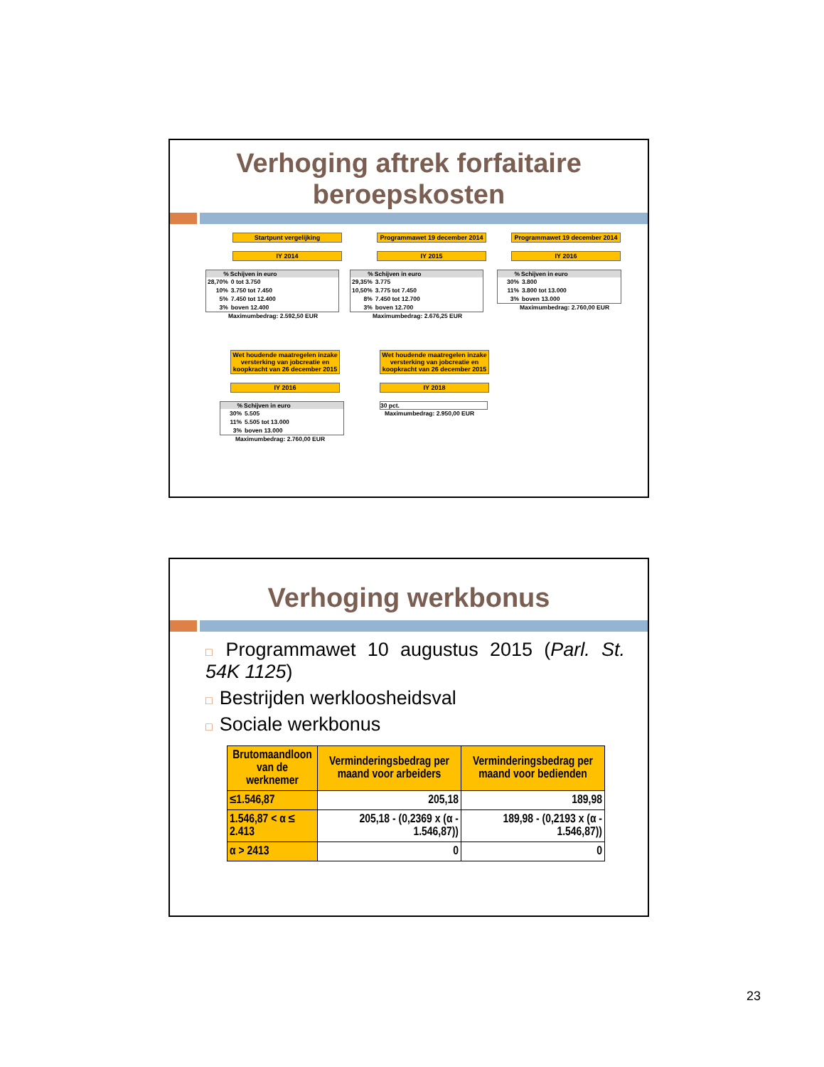Verhoging aftrek forfaitaire
beroepskosten
Startpunt vergelijking
IY 2014
| % | Schijven in euro |
| --- | --- |
| 28,70% | 0 tot 3.750 |
| 10% | 3.750 tot 7.450 |
| 5% | 7.450 tot 12.400 |
| 3% | boven 12.400 |
Maximumbedrag: 2.592,50 EUR
Programmawet 19 december 2014
IY 2015
| % | Schijven in euro |
| --- | --- |
| 29,35% | 3.775 |
| 10,50% | 3.775 tot 7.450 |
| 8% | 7.450 tot 12.700 |
| 3% | boven 12.700 |
Maximumbedrag: 2.676,25 EUR
Programmawet 19 december 2014
IY 2016
| % | Schijven in euro |
| --- | --- |
| 30% | 3.800 |
| 11% | 3.800 tot 13.000 |
| 3% | boven 13.000 |
Maximumbedrag: 2.760,00 EUR
Wet houdende maatregelen inzake versterking van jobcreatie en koopkracht van 26 december 2015
IY 2016
| % | Schijven in euro |
| --- | --- |
| 30% | 5.505 |
| 11% | 5.505 tot 13.000 |
| 3% | boven 13.000 |
Maximumbedrag: 2.760,00 EUR
Wet houdende maatregelen inzake versterking van jobcreatie en koopkracht van 26 december 2015
IY 2018
30 pct.
Maximumbedrag: 2.950,00 EUR
Verhoging werkbonus
□ Programmawet 10 augustus 2015 (Parl. St. 54K 1125)
□ Bestrijden werkloosheidsval
□ Sociale werkbonus
| Brutomaandloon van de werknemer | Verminderingsbedrag per maand voor arbeiders | Verminderingsbedrag per maand voor bedienden |
| --- | --- | --- |
| ≤1.546,87 | 205,18 | 189,98 |
| 1.546,87 < α ≤ 2.413 | 205,18 - (0,2369 x (α - 1.546,87)) | 189,98 - (0,2193 x (α - 1.546,87)) |
| α > 2413 | 0 | 0 |
23